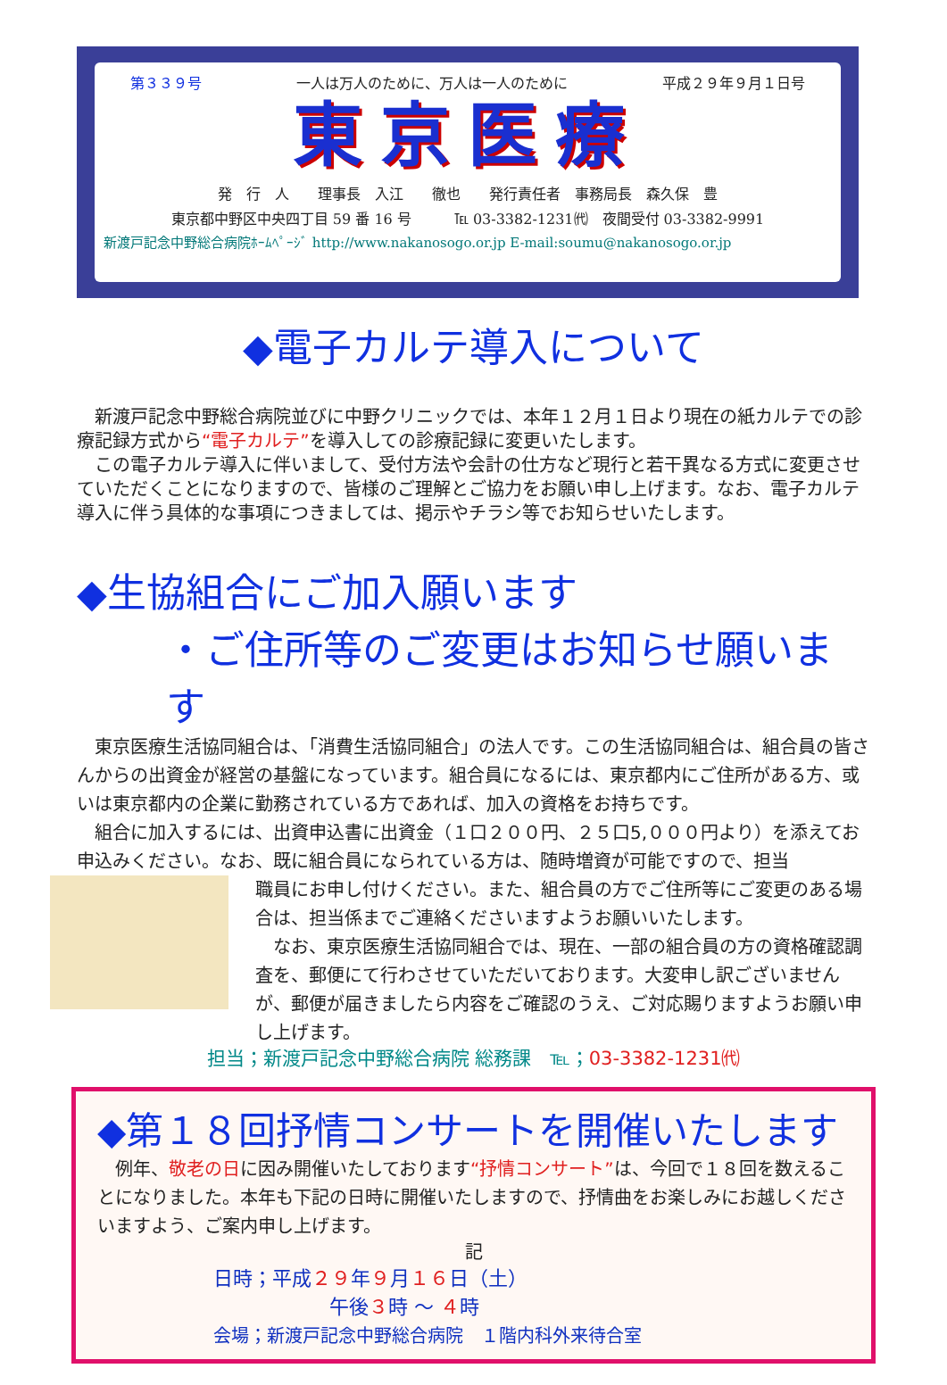第３３９号 一人は万人のために、万人は一人のために 平成２９年９月１日号
東京医療
発　行　人　　理事長　入江　　徹也　　発行責任者　事務局長　森久保　豊
東京都中野区中央四丁目 59 番 16 号　　　℡ 03-3382-1231㈹　夜間受付 03-3382-9991
新渡戸記念中野総合病院ﾎｰﾑﾍﾟｰｼﾞ http://www.nakanosogo.or.jp E-mail:soumu@nakanosogo.or.jp
◆電子カルテ導入について
　新渡戸記念中野総合病院並びに中野クリニックでは、本年１２月１日より現在の紙カルテでの診療記録方式から“電子カルテ”を導入しての診療記録に変更いたします。
　この電子カルテ導入に伴いまして、受付方法や会計の仕方など現行と若干異なる方式に変更させていただくことになりますので、皆様のご理解とご協力をお願い申し上げます。なお、電子カルテ導入に伴う具体的な事項につきましては、掲示やチラシ等でお知らせいたします。
◆生協組合にご加入願います
・ご住所等のご変更はお知らせ願います
　東京医療生活協同組合は、「消費生活協同組合」の法人です。この生活協同組合は、組合員の皆さんからの出資金が経営の基盤になっています。組合員になるには、東京都内にご住所がある方、或いは東京都内の企業に勤務されている方であれば、加入の資格をお持ちです。
　組合に加入するには、出資申込書に出資金（１口２００円、２５口5,０００円より）を添えてお申込みください。なお、既に組合員になられている方は、随時増資が可能ですので、担当
職員にお申し付けください。また、組合員の方でご住所等にご変更のある場合は、担当係までご連絡くださいますようお願いいたします。
　なお、東京医療生活協同組合では、現在、一部の組合員の方の資格確認調査を、郵便にて行わさせていただいております。大変申し訳ございませんが、郵便が届きましたら内容をご確認のうえ、ご対応賜りますようお願い申し上げます。
担当；新渡戸記念中野総合病院 総務課　℡；03-3382-1231㈹
◆第１８回抒情コンサートを開催いたします
　例年、敬老の日に因み開催いたしております“抒情コンサート”は、今回で１８回を数えることになりました。本年も下記の日時に開催いたしますので、抒情曲をお楽しみにお越しくださいますよう、ご案内申し上げます。
記
日時；平成２９年９月１６日（土）
午後３時 ～ ４時
会場；新渡戸記念中野総合病院　１階内科外来待合室